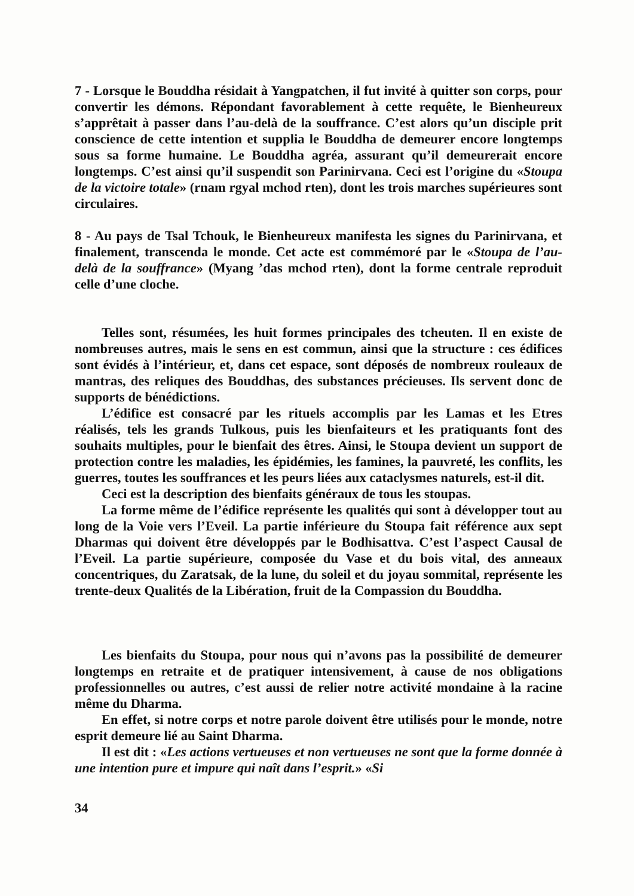7 - Lorsque le Bouddha résidait à Yangpatchen, il fut invité à quitter son corps, pour convertir les démons. Répondant favorablement à cette requête, le Bienheureux s’apprêtait à passer dans l’au-delà de la souffrance. C’est alors qu’un disciple prit conscience de cette intention et supplia le Bouddha de demeurer encore longtemps sous sa forme humaine. Le Bouddha agréa, assurant qu’il demeurerait encore longtemps. C’est ainsi qu’il suspendit son Parinirvana. Ceci est l’origine du «Stoupa de la victoire totale» (rnam rgyal mchod rten), dont les trois marches supérieures sont circulaires.
8 - Au pays de Tsal Tchouk, le Bienheureux manifesta les signes du Parinirvana, et finalement, transcenda le monde. Cet acte est commémoré par le «Stoupa de l’au-delà de la souffrance» (Myang ’das mchod rten), dont la forme centrale reproduit celle d’une cloche.
Telles sont, résumées, les huit formes principales des tcheuten. Il en existe de nombreuses autres, mais le sens en est commun, ainsi que la structure : ces édifices sont évidés à l’intérieur, et, dans cet espace, sont déposés de nombreux rouleaux de mantras, des reliques des Bouddhas, des substances précieuses. Ils servent donc de supports de bénédictions.
L’édifice est consacré par les rituels accomplis par les Lamas et les Etres réalisés, tels les grands Tulkous, puis les bienfaiteurs et les pratiquants font des souhaits multiples, pour le bienfait des êtres. Ainsi, le Stoupa devient un support de protection contre les maladies, les épidémies, les famines, la pauvreté, les conflits, les guerres, toutes les souffrances et les peurs liées aux cataclysmes naturels, est-il dit.
Ceci est la description des bienfaits généraux de tous les stoupas.
La forme même de l’édifice représente les qualités qui sont à développer tout au long de la Voie vers l’Eveil. La partie inférieure du Stoupa fait référence aux sept Dharmas qui doivent être développés par le Bodhisattva. C’est l’aspect Causal de l’Eveil. La partie supérieure, composée du Vase et du bois vital, des anneaux concentriques, du Zaratsak, de la lune, du soleil et du joyau sommital, représente les trente-deux Qualités de la Libération, fruit de la Compassion du Bouddha.
Les bienfaits du Stoupa, pour nous qui n’avons pas la possibilité de demeurer longtemps en retraite et de pratiquer intensivement, à cause de nos obligations professionnelles ou autres, c’est aussi de relier notre activité mondaine à la racine même du Dharma.
En effet, si notre corps et notre parole doivent être utilisés pour le monde, notre esprit demeure lié au Saint Dharma.
Il est dit : «Les actions vertueuses et non vertueuses ne sont que la forme donnée à une intention pure et impure qui naît dans l’esprit.» «Si
34